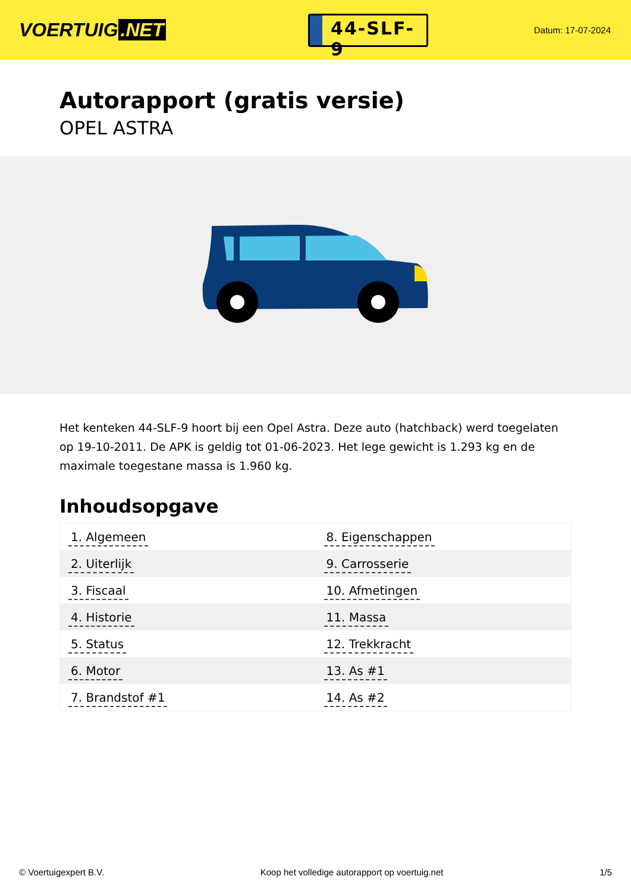VOERTUIG.NET
44-SLF-9
Datum: 17-07-2024
Autorapport (gratis versie)
OPEL ASTRA
Het kenteken 44-SLF-9 hoort bij een Opel Astra. Deze auto (hatchback) werd toegelaten op 19-10-2011. De APK is geldig tot 01-06-2023. Het lege gewicht is 1.293 kg en de maximale toegestane massa is 1.960 kg.
Inhoudsopgave
| 1. Algemeen | 8. Eigenschappen |
| 2. Uiterlijk | 9. Carrosserie |
| 3. Fiscaal | 10. Afmetingen |
| 4. Historie | 11. Massa |
| 5. Status | 12. Trekkracht |
| 6. Motor | 13. As #1 |
| 7. Brandstof #1 | 14. As #2 |
© Voertuigexpert B.V. Koop het volledige autorapport op voertuig.net 1/5